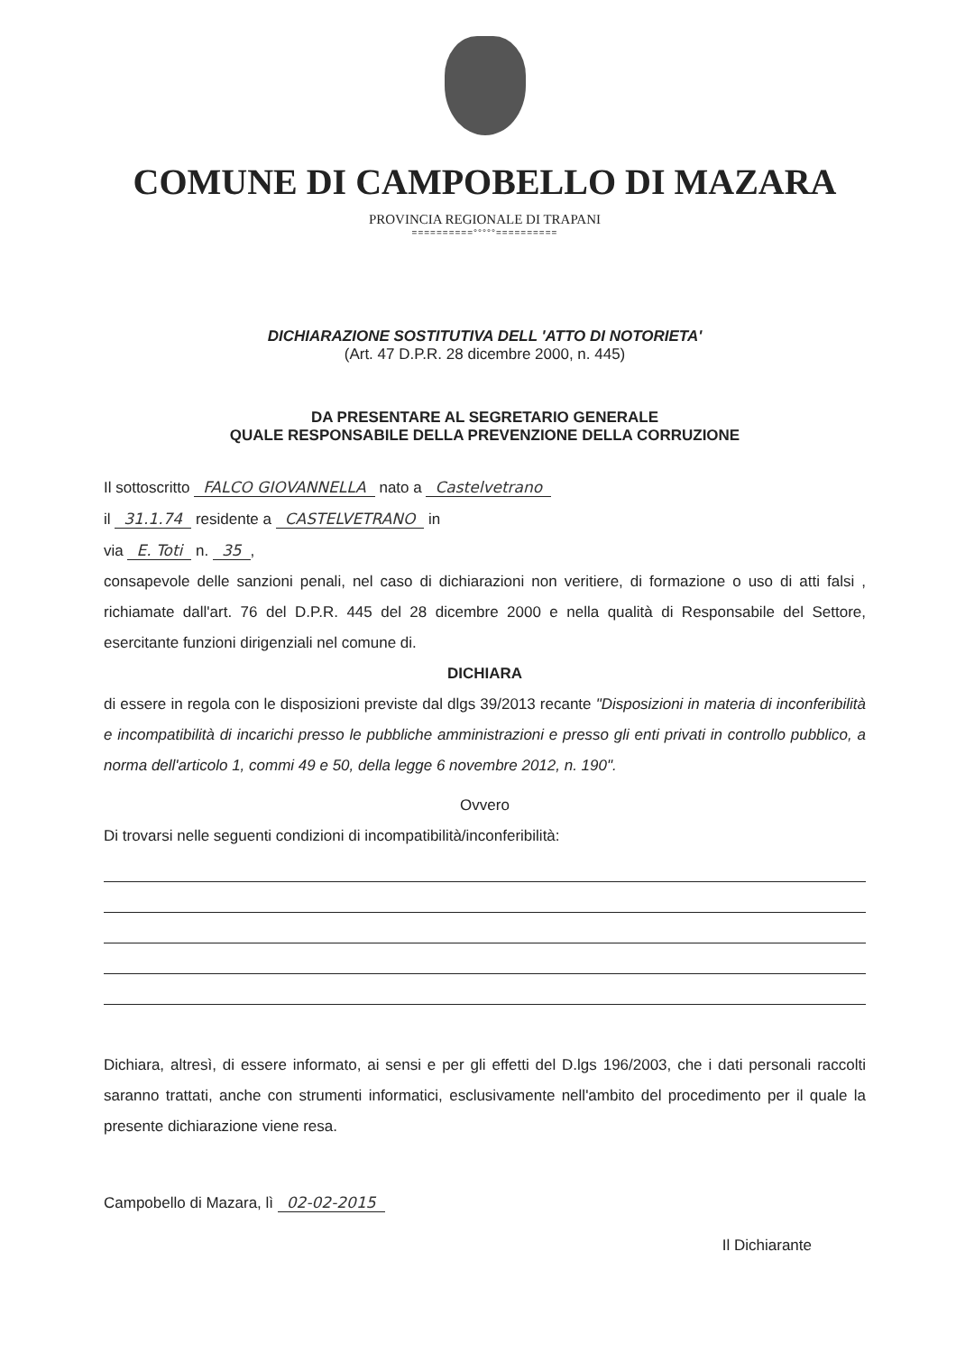COMUNE DI CAMPOBELLO DI MAZARA
PROVINCIA REGIONALE DI TRAPANI
==========°°°°°==========
DICHIARAZIONE SOSTITUTIVA DELL 'ATTO DI NOTORIETA'
(Art. 47 D.P.R. 28 dicembre 2000, n. 445)
DA PRESENTARE AL SEGRETARIO GENERALE
QUALE RESPONSABILE DELLA PREVENZIONE DELLA CORRUZIONE
Il sottoscritto FALCO GIOVANNELLA nato a Castelvetrano
il 31.1.74 residente a CASTELVETRANO in
via E. Toti n. 35,
consapevole delle sanzioni penali, nel caso di dichiarazioni non veritiere, di formazione o uso di atti falsi , richiamate dall'art. 76 del D.P.R. 445 del 28 dicembre 2000 e nella qualità di Responsabile del Settore, esercitante funzioni dirigenziali nel comune di.
DICHIARA
di essere in regola con le disposizioni previste dal dlgs 39/2013 recante "Disposizioni in materia di inconferibilità e incompatibilità di incarichi presso le pubbliche amministrazioni e presso gli enti privati in controllo pubblico, a norma dell'articolo 1, commi 49 e 50, della legge 6 novembre 2012, n. 190".
Ovvero
Di trovarsi nelle seguenti condizioni di incompatibilità/inconferibilità:
Dichiara, altresì, di essere informato, ai sensi e per gli effetti del D.lgs 196/2003, che i dati personali raccolti saranno trattati, anche con strumenti informatici, esclusivamente nell'ambito del procedimento per il quale la presente dichiarazione viene resa.
Campobello di Mazara, lì 02-02-2015
Il Dichiarante